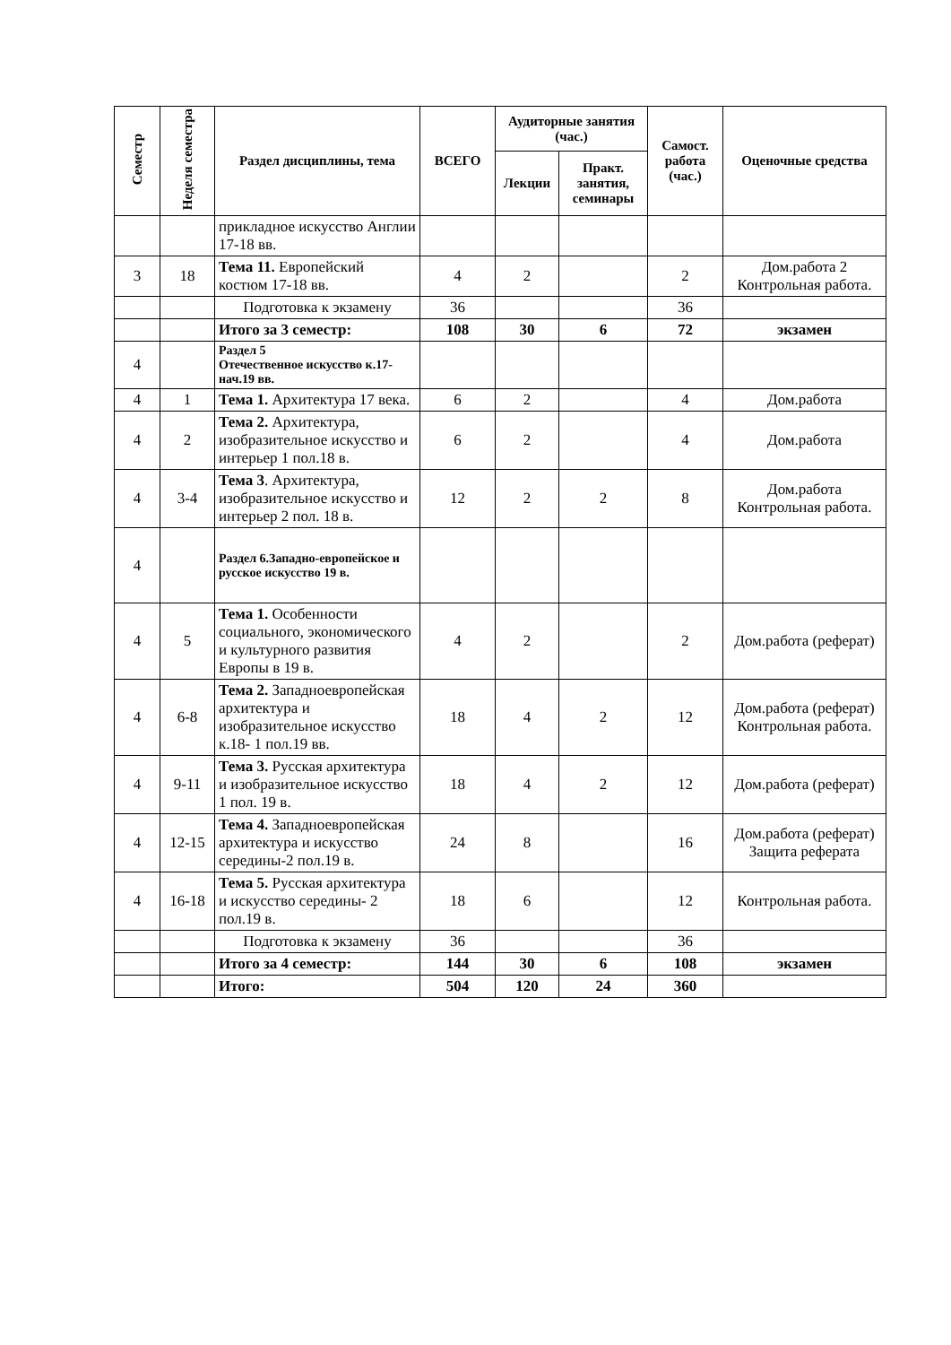| Семестр | Неделя семестра | Раздел дисциплины, тема | ВСЕГО | Аудиторные занятия (час.) | | Самост. работа (час.) | Оценочные средства |
| --- | --- | --- | --- | --- | --- | --- | --- |
| | | | | Лекции | Практ. занятия, семинары | | |
| | | прикладное искусство Англии 17-18 вв. | | | | | |
| 3 | 18 | Тема 11. Европейский костюм 17-18 вв. | 4 | 2 | | 2 | Дом.работа 2 Контрольная работа. |
| | | Подготовка к экзамену | 36 | | | 36 | |
| | | Итого за 3 семестр: | 108 | 30 | 6 | 72 | экзамен |
| 4 | | Раздел 5 Отечественное искусство к.17-нач.19 вв. | | | | | |
| 4 | 1 | Тема 1. Архитектура 17 века. | 6 | 2 | | 4 | Дом.работа |
| 4 | 2 | Тема 2. Архитектура, изобразительное искусство и интерьер 1 пол.18 в. | 6 | 2 | | 4 | Дом.работа |
| 4 | 3-4 | Тема 3 . Архитектура, изобразительное искусство и интерьер 2 пол. 18 в. | 12 | 2 | 2 | 8 | Дом.работа Контрольная работа. |
| 4 | | Раздел 6.Западно-европейское и русское искусство 19 в. | | | | | |
| 4 | 5 | Тема 1. Особенности социального, экономического и культурного развития Европы в 19 в. | 4 | 2 | | 2 | Дом.работа (реферат) |
| 4 | 6-8 | Тема 2. Западноевропейская архитектура и изобразительное искусство к.18- 1 пол.19 вв. | 18 | 4 | 2 | 12 | Дом.работа (реферат) Контрольная работа. |
| 4 | 9-11 | Тема 3. Русская архитектура и изобразительное искусство 1 пол. 19 в. | 18 | 4 | 2 | 12 | Дом.работа (реферат) |
| 4 | 12-15 | Тема 4. Западноевропейская архитектура и искусство середины-2 пол.19 в. | 24 | 8 | | 16 | Дом.работа (реферат) Защита реферата |
| 4 | 16-18 | Тема 5. Русская архитектура и искусство середины- 2 пол.19 в. | 18 | 6 | | 12 | Контрольная работа. |
| | | Подготовка к экзамену | 36 | | | 36 | |
| | | Итого за 4 семестр: | 144 | 30 | 6 | 108 | экзамен |
| | | Итого: | 504 | 120 | 24 | 360 | |